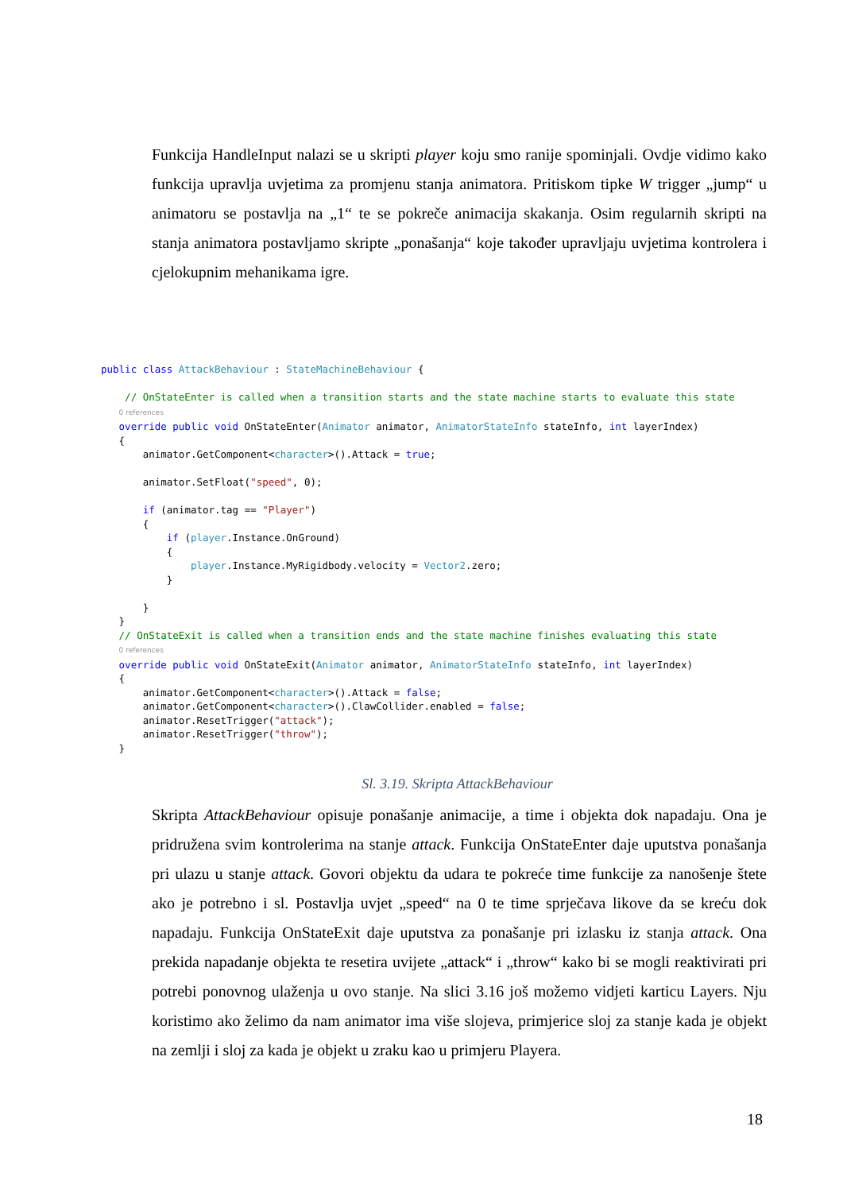Funkcija HandleInput nalazi se u skripti player koju smo ranije spominjali. Ovdje vidimo kako funkcija upravlja uvjetima za promjenu stanja animatora. Pritiskom tipke W trigger „jump“ u animatoru se postavlja na „1“ te se pokreče animacija skakanja. Osim regularnih skripti na stanja animatora postavljamo skripte „ponašanja“ koje također upravljaju uvjetima kontrolera i cjelokupnim mehanikama igre.
public class AttackBehaviour : StateMachineBehaviour {

    // OnStateEnter is called when a transition starts and the state machine starts to evaluate this state
   0 references
   override public void OnStateEnter(Animator animator, AnimatorStateInfo stateInfo, int layerIndex)
   {
       animator.GetComponent<character>().Attack = true;

       animator.SetFloat("speed", 0);

       if (animator.tag == "Player")
       {
           if (player.Instance.OnGround)
           {
               player.Instance.MyRigidbody.velocity = Vector2.zero;
           }

       }
   }
   // OnStateExit is called when a transition ends and the state machine finishes evaluating this state
   0 references
   override public void OnStateExit(Animator animator, AnimatorStateInfo stateInfo, int layerIndex)
   {
       animator.GetComponent<character>().Attack = false;
       animator.GetComponent<character>().ClawCollider.enabled = false;
       animator.ResetTrigger("attack");
       animator.ResetTrigger("throw");
   }
Sl. 3.19. Skripta AttackBehaviour
Skripta AttackBehaviour opisuje ponašanje animacije, a time i objekta dok napadaju. Ona je pridružena svim kontrolerima na stanje attack. Funkcija OnStateEnter daje uputstva ponašanja pri ulazu u stanje attack. Govori objektu da udara te pokreće time funkcije za nanošenje štete ako je potrebno i sl. Postavlja uvjet „speed“ na 0 te time sprječava likove da se kreću dok napadaju. Funkcija OnStateExit daje uputstva za ponašanje pri izlasku iz stanja attack. Ona prekida napadanje objekta te resetira uvijete „attack“ i „throw“ kako bi se mogli reaktivirati pri potrebi ponovnog ulaženja u ovo stanje. Na slici 3.16 još možemo vidjeti karticu Layers. Nju koristimo ako želimo da nam animator ima više slojeva, primjerice sloj za stanje kada je objekt na zemlji i sloj za kada je objekt u zraku kao u primjeru Playera.
18